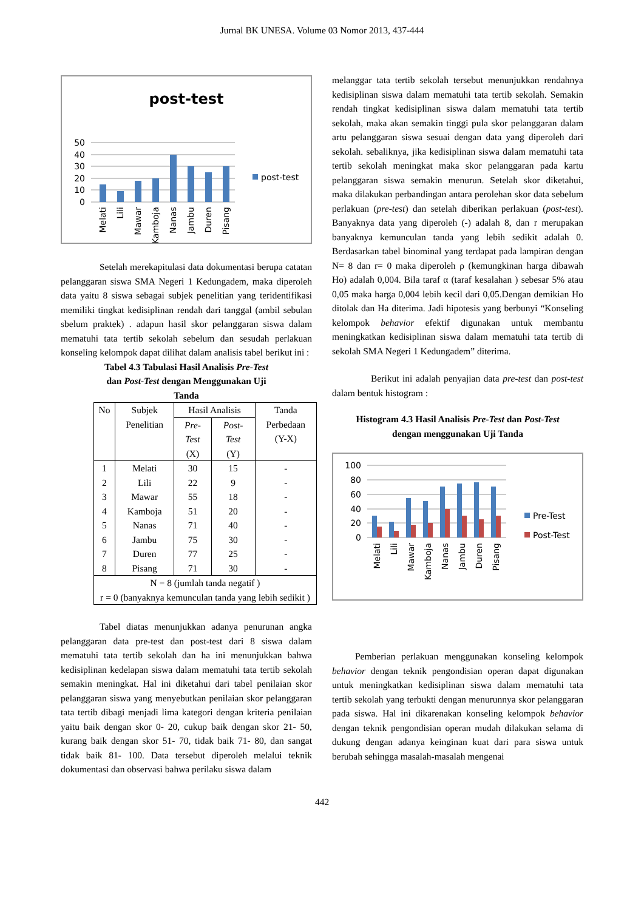Jurnal BK UNESA. Volume 03 Nomor 2013, 437-444
post-test
50
40
30
20
10
0
post-test
Melati
Lili
Mawar
Kamboja
Nanas
Jambu
Duren
Pisang
Setelah merekapitulasi data dokumentasi berupa catatan pelanggaran siswa SMA Negeri 1 Kedungadem, maka diperoleh data yaitu 8 siswa sebagai subjek penelitian yang teridentifikasi memiliki tingkat kedisiplinan rendah dari tanggal (ambil sebulan sbelum praktek) . adapun hasil skor pelanggaran siswa dalam mematuhi tata tertib sekolah sebelum dan sesudah perlakuan konseling kelompok dapat dilihat dalam analisis tabel berikut ini :
Tabel 4.3 Tabulasi Hasil Analisis Pre-Test
dan Post-Test dengan Menggunakan Uji
Tanda
| No | Subjek Penelitian | Hasil Analisis | | Tanda Perbedaan (Y-X) |
| --- | --- | --- | --- | --- |
| | | Pre- Test (X) | Post- Test (Y) | |
| 1 | Melati | 30 | 15 | - |
| 2 | Lili | 22 | 9 | - |
| 3 | Mawar | 55 | 18 | - |
| 4 | Kamboja | 51 | 20 | - |
| 5 | Nanas | 71 | 40 | - |
| 6 | Jambu | 75 | 30 | - |
| 7 | Duren | 77 | 25 | - |
| 8 | Pisang | 71 | 30 | - |
| N = 8 (jumlah tanda negatif ) r = 0 (banyaknya kemunculan tanda yang lebih sedikit ) | | | | |
Tabel diatas menunjukkan adanya penurunan angka pelanggaran data pre-test dan post-test dari 8 siswa dalam mematuhi tata tertib sekolah dan ha ini menunjukkan bahwa kedisiplinan kedelapan siswa dalam mematuhi tata tertib sekolah semakin meningkat. Hal ini diketahui dari tabel penilaian skor pelanggaran siswa yang menyebutkan penilaian skor pelanggaran tata tertib dibagi menjadi lima kategori dengan kriteria penilaian yaitu baik dengan skor 0- 20, cukup baik dengan skor 21- 50, kurang baik dengan skor 51- 70, tidak baik 71- 80, dan sangat tidak baik 81- 100. Data tersebut diperoleh melalui teknik dokumentasi dan observasi bahwa perilaku siswa dalam
melanggar tata tertib sekolah tersebut menunjukkan rendahnya kedisiplinan siswa dalam mematuhi tata tertib sekolah. Semakin rendah tingkat kedisiplinan siswa dalam mematuhi tata tertib sekolah, maka akan semakin tinggi pula skor pelanggaran dalam artu pelanggaran siswa sesuai dengan data yang diperoleh dari sekolah. sebaliknya, jika kedisiplinan siswa dalam mematuhi tata tertib sekolah meningkat maka skor pelanggaran pada kartu pelanggaran siswa semakin menurun. Setelah skor diketahui, maka dilakukan perbandingan antara perolehan skor data sebelum perlakuan (pre-test) dan setelah diberikan perlakuan (post-test). Banyaknya data yang diperoleh (-) adalah 8, dan r merupakan banyaknya kemunculan tanda yang lebih sedikit adalah 0. Berdasarkan tabel binominal yang terdapat pada lampiran dengan N= 8 dan r= 0 maka diperoleh ρ (kemungkinan harga dibawah Ho) adalah 0,004. Bila taraf α (taraf kesalahan ) sebesar 5% atau 0,05 maka harga 0,004 lebih kecil dari 0,05.Dengan demikian Ho ditolak dan Ha diterima. Jadi hipotesis yang berbunyi “Konseling kelompok behavior efektif digunakan untuk membantu meningkatkan kedisiplinan siswa dalam mematuhi tata tertib di sekolah SMA Negeri 1 Kedungadem” diterima.
Berikut ini adalah penyajian data pre-test dan post-test dalam bentuk histogram :
Histogram 4.3 Hasil Analisis Pre-Test dan Post-Test
dengan menggunakan Uji Tanda
100
80
60
40
20
0
Pre-Test
Post-Test
Melati
Lili
Mawar
Kamboja
Nanas
Jambu
Duren
Pisang
Pemberian perlakuan menggunakan konseling kelompok behavior dengan teknik pengondisian operan dapat digunakan untuk meningkatkan kedisiplinan siswa dalam mematuhi tata tertib sekolah yang terbukti dengan menurunnya skor pelanggaran pada siswa. Hal ini dikarenakan konseling kelompok behavior dengan teknik pengondisian operan mudah dilakukan selama di dukung dengan adanya keinginan kuat dari para siswa untuk berubah sehingga masalah-masalah mengenai
442